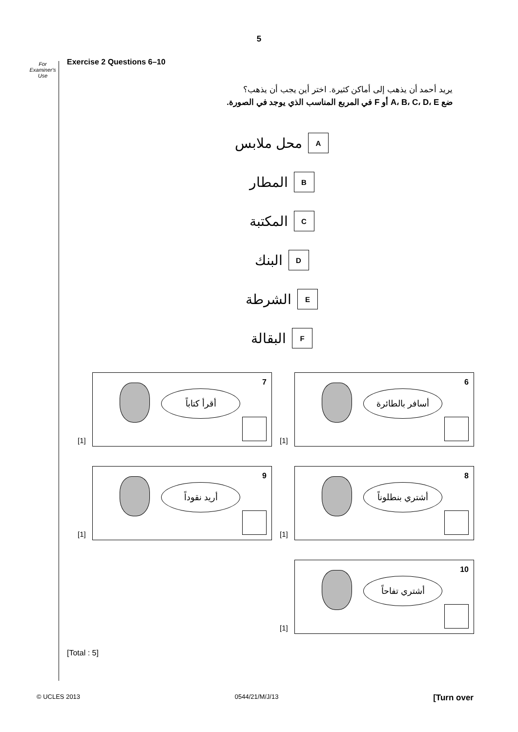5
For
Examiner's
Use
Exercise 2 Questions 6–10
يريد أحمد أن يذهب إلى أماكن كثيرة. اختر أين يجب أن يذهب؟
ضع A، B، C، D، E أو F في المربع المناسب الذي يوجد في الصورة.
Aمحل ملابس
Bالمطار
Cالمكتبة
Dالبنك
Eالشرطة
Fالبقالة
[1]
6
أسافر بالطائرة
[1]
7
أقرأ كتاباً
[1]
8
أشتري بنطلوناً
[1]
9
أريد نقوداً
[1]
10
أشتري تفاحاً
[Total : 5]
© UCLES 2013 0544/21/M/J/13 [Turn over